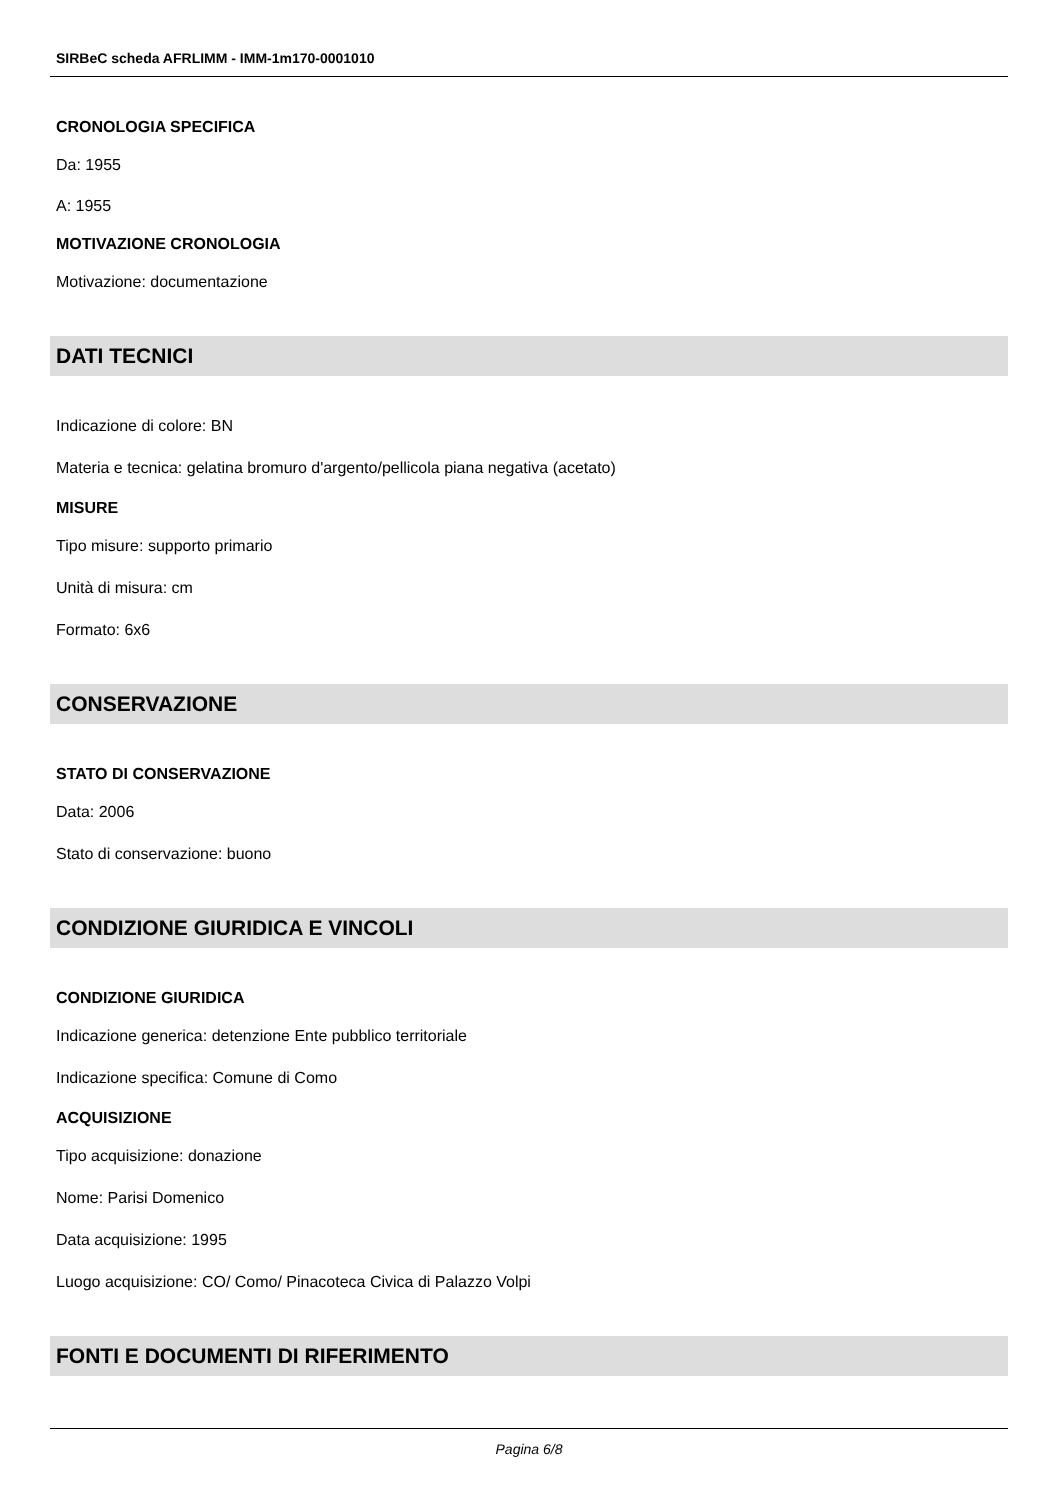SIRBeC scheda AFRLIMM - IMM-1m170-0001010
CRONOLOGIA SPECIFICA
Da: 1955
A: 1955
MOTIVAZIONE CRONOLOGIA
Motivazione: documentazione
DATI TECNICI
Indicazione di colore: BN
Materia e tecnica: gelatina bromuro d'argento/pellicola piana negativa (acetato)
MISURE
Tipo misure: supporto primario
Unità di misura: cm
Formato: 6x6
CONSERVAZIONE
STATO DI CONSERVAZIONE
Data: 2006
Stato di conservazione: buono
CONDIZIONE GIURIDICA E VINCOLI
CONDIZIONE GIURIDICA
Indicazione generica: detenzione Ente pubblico territoriale
Indicazione specifica: Comune di Como
ACQUISIZIONE
Tipo acquisizione: donazione
Nome: Parisi Domenico
Data acquisizione: 1995
Luogo acquisizione: CO/ Como/ Pinacoteca Civica di Palazzo Volpi
FONTI E DOCUMENTI DI RIFERIMENTO
Pagina 6/8